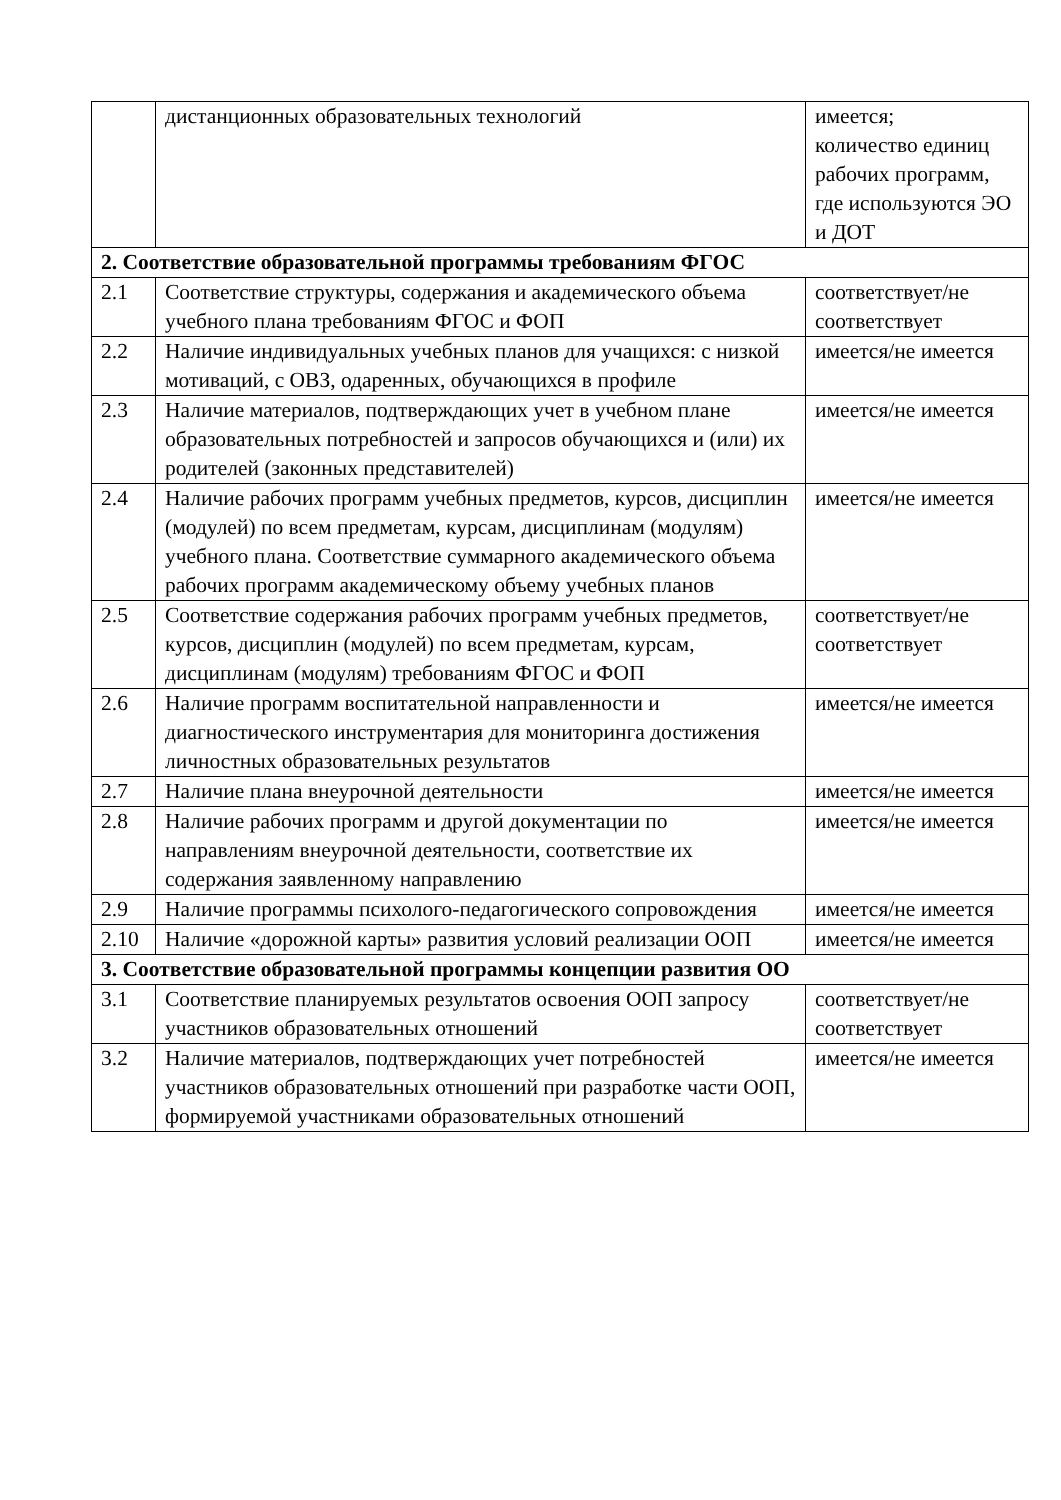| | дистанционных образовательных технологий | имеется; количество единиц рабочих программ, где используются ЭО и ДОТ |
| 2. Соответствие образовательной программы требованиям ФГОС | | |
| 2.1 | Соответствие структуры, содержания и академического объема учебного плана требованиям ФГОС и ФОП | соответствует/не соответствует |
| 2.2 | Наличие индивидуальных учебных планов для учащихся: с низкой мотиваций, с ОВЗ, одаренных, обучающихся в профиле | имеется/не имеется |
| 2.3 | Наличие материалов, подтверждающих учет в учебном плане образовательных потребностей и запросов обучающихся и (или) их родителей (законных представителей) | имеется/не имеется |
| 2.4 | Наличие рабочих программ учебных предметов, курсов, дисциплин (модулей) по всем предметам, курсам, дисциплинам (модулям) учебного плана. Соответствие суммарного академического объема рабочих программ академическому объему учебных планов | имеется/не имеется |
| 2.5 | Соответствие содержания рабочих программ учебных предметов, курсов, дисциплин (модулей) по всем предметам, курсам, дисциплинам (модулям) требованиям ФГОС и ФОП | соответствует/не соответствует |
| 2.6 | Наличие программ воспитательной направленности и диагностического инструментария для мониторинга достижения личностных образовательных результатов | имеется/не имеется |
| 2.7 | Наличие плана внеурочной деятельности | имеется/не имеется |
| 2.8 | Наличие рабочих программ и другой документации по направлениям внеурочной деятельности, соответствие их содержания заявленному направлению | имеется/не имеется |
| 2.9 | Наличие программы психолого-педагогического сопровождения | имеется/не имеется |
| 2.10 | Наличие «дорожной карты» развития условий реализации ООП | имеется/не имеется |
| 3. Соответствие образовательной программы концепции развития ОО | | |
| 3.1 | Соответствие планируемых результатов освоения ООП запросу участников образовательных отношений | соответствует/не соответствует |
| 3.2 | Наличие материалов, подтверждающих учет потребностей участников образовательных отношений при разработке части ООП, формируемой участниками образовательных отношений | имеется/не имеется |